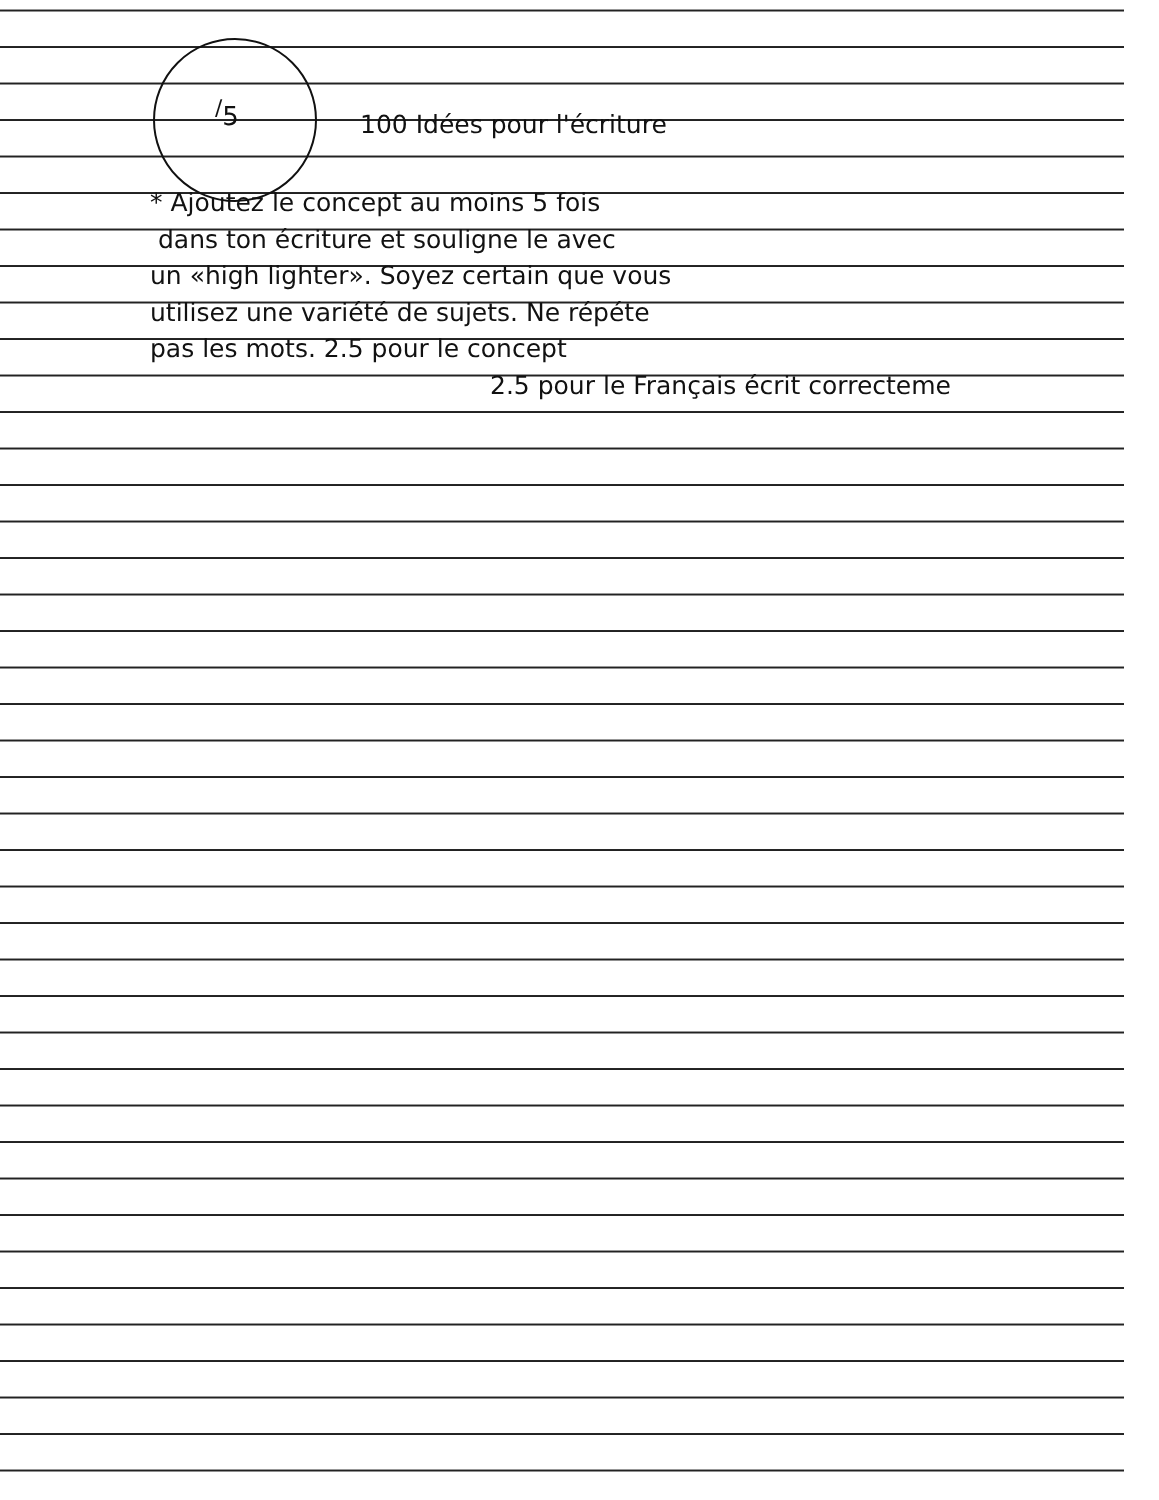<sup>/</sup>5
100 Idées pour l'écriture
* Ajoutez le concept au moins 5 fois
dans ton écriture et souligne le avec
un «high lighter». Soyez certain que vous
utilisez une variété de sujets. Ne répéte
pas les mots. 2.5 pour le concept
2.5 pour le Français écrit correcteme